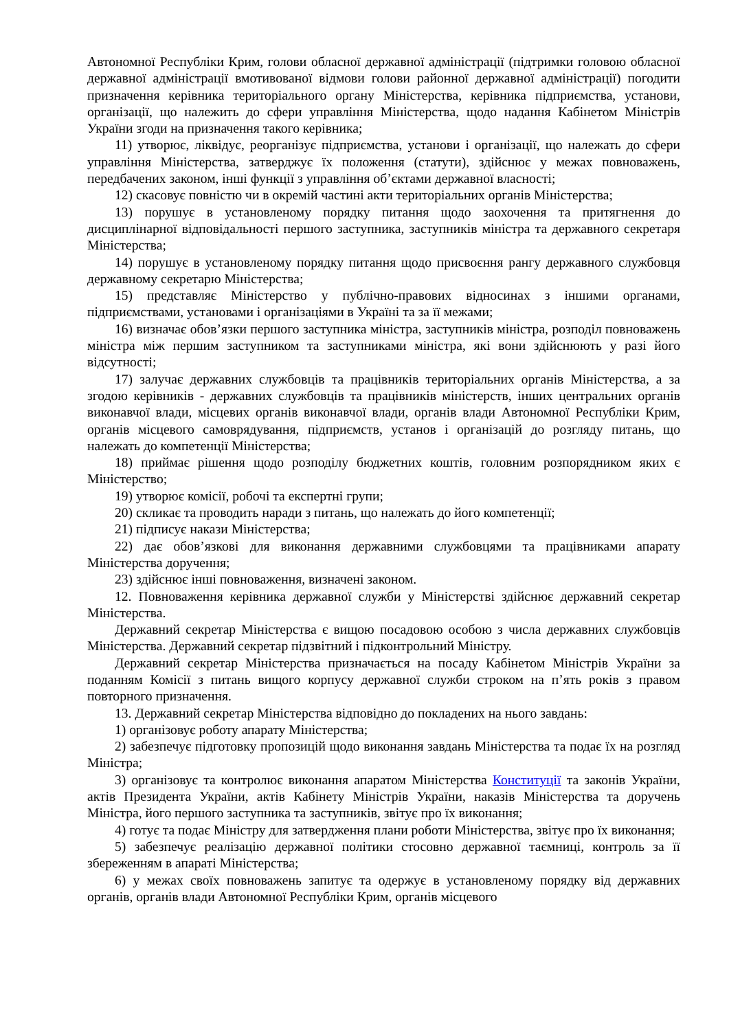Автономної Республіки Крим, голови обласної державної адміністрації (підтримки головою обласної державної адміністрації вмотивованої відмови голови районної державної адміністрації) погодити призначення керівника територіального органу Міністерства, керівника підприємства, установи, організації, що належить до сфери управління Міністерства, щодо надання Кабінетом Міністрів України згоди на призначення такого керівника;
11) утворює, ліквідує, реорганізує підприємства, установи і організації, що належать до сфери управління Міністерства, затверджує їх положення (статути), здійснює у межах повноважень, передбачених законом, інші функції з управління об’єктами державної власності;
12) скасовує повністю чи в окремій частині акти територіальних органів Міністерства;
13) порушує в установленому порядку питання щодо заохочення та притягнення до дисциплінарної відповідальності першого заступника, заступників міністра та державного секретаря Міністерства;
14) порушує в установленому порядку питання щодо присвоєння рангу державного службовця державному секретарю Міністерства;
15) представляє Міністерство у публічно-правових відносинах з іншими органами, підприємствами, установами і організаціями в Україні та за її межами;
16) визначає обов’язки першого заступника міністра, заступників міністра, розподіл повноважень міністра між першим заступником та заступниками міністра, які вони здійснюють у разі його відсутності;
17) залучає державних службовців та працівників територіальних органів Міністерства, а за згодою керівників - державних службовців та працівників міністерств, інших центральних органів виконавчої влади, місцевих органів виконавчої влади, органів влади Автономної Республіки Крим, органів місцевого самоврядування, підприємств, установ і організацій до розгляду питань, що належать до компетенції Міністерства;
18) приймає рішення щодо розподілу бюджетних коштів, головним розпорядником яких є Міністерство;
19) утворює комісії, робочі та експертні групи;
20) скликає та проводить наради з питань, що належать до його компетенції;
21) підписує накази Міністерства;
22) дає обов’язкові для виконання державними службовцями та працівниками апарату Міністерства доручення;
23) здійснює інші повноваження, визначені законом.
12. Повноваження керівника державної служби у Міністерстві здійснює державний секретар Міністерства.
Державний секретар Міністерства є вищою посадовою особою з числа державних службовців Міністерства. Державний секретар підзвітний і підконтрольний Міністру.
Державний секретар Міністерства призначається на посаду Кабінетом Міністрів України за поданням Комісії з питань вищого корпусу державної служби строком на п’ять років з правом повторного призначення.
13. Державний секретар Міністерства відповідно до покладених на нього завдань:
1) організовує роботу апарату Міністерства;
2) забезпечує підготовку пропозицій щодо виконання завдань Міністерства та подає їх на розгляд Міністра;
3) організовує та контролює виконання апаратом Міністерства Конституції та законів України, актів Президента України, актів Кабінету Міністрів України, наказів Міністерства та доручень Міністра, його першого заступника та заступників, звітує про їх виконання;
4) готує та подає Міністру для затвердження плани роботи Міністерства, звітує про їх виконання;
5) забезпечує реалізацію державної політики стосовно державної таємниці, контроль за її збереженням в апараті Міністерства;
6) у межах своїх повноважень запитує та одержує в установленому порядку від державних органів, органів влади Автономної Республіки Крим, органів місцевого